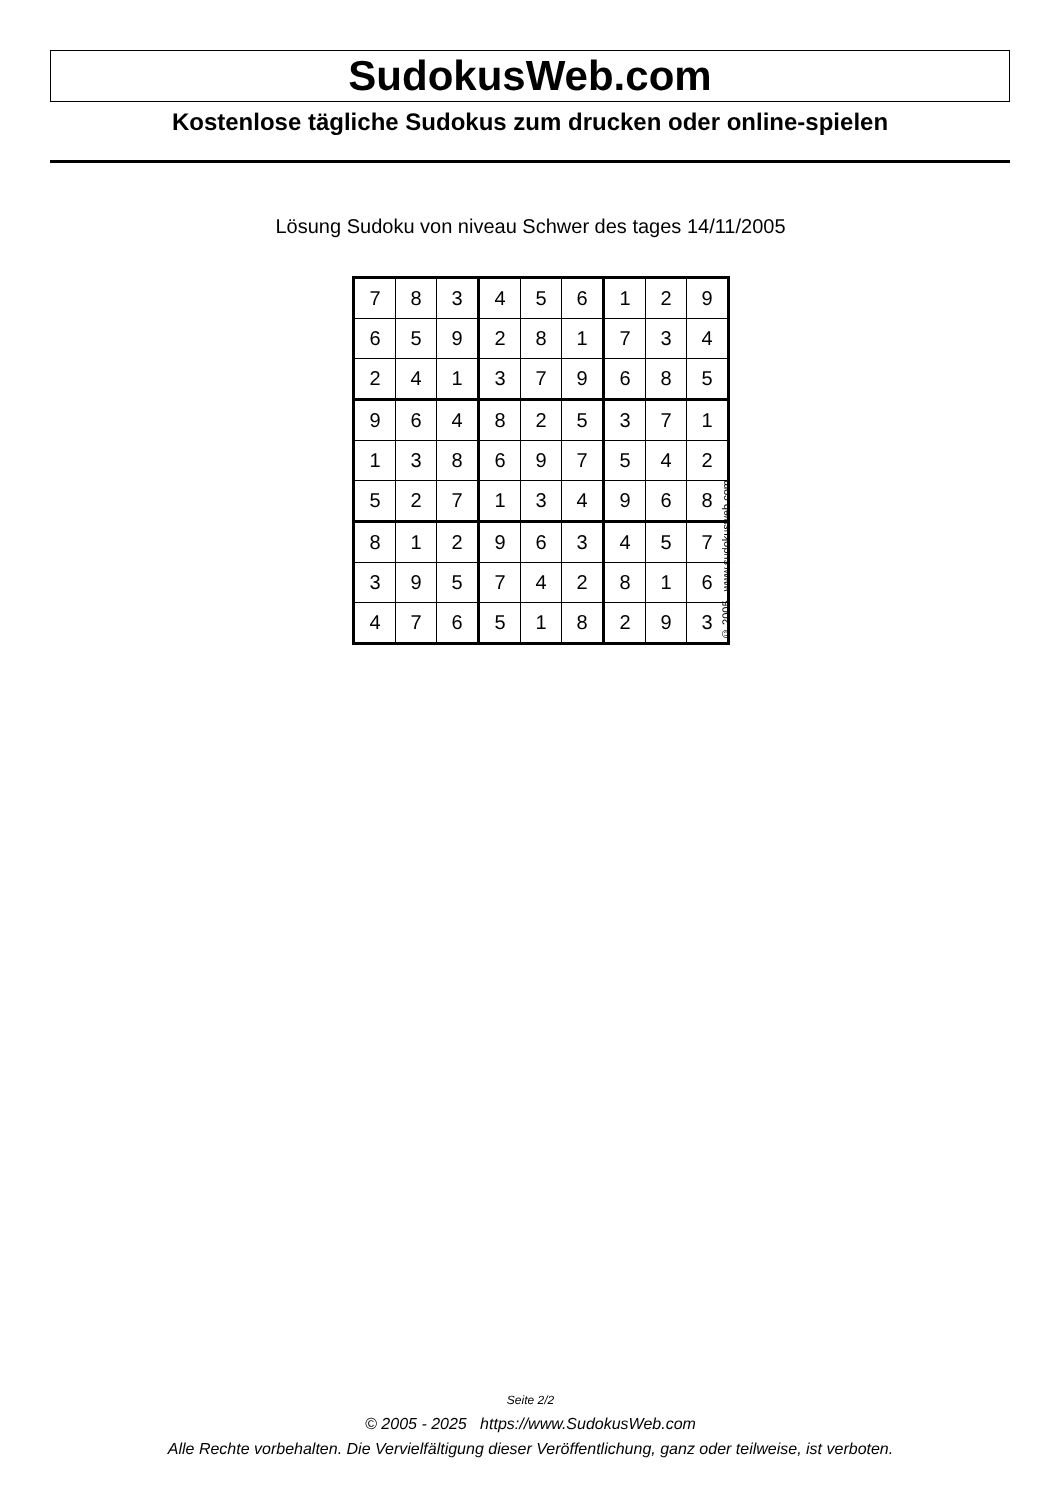SudokusWeb.com
Kostenlose tägliche Sudokus zum drucken oder online-spielen
Lösung Sudoku von niveau Schwer des tages 14/11/2005
| 7 | 8 | 3 | 4 | 5 | 6 | 1 | 2 | 9 |
| 6 | 5 | 9 | 2 | 8 | 1 | 7 | 3 | 4 |
| 2 | 4 | 1 | 3 | 7 | 9 | 6 | 8 | 5 |
| 9 | 6 | 4 | 8 | 2 | 5 | 3 | 7 | 1 |
| 1 | 3 | 8 | 6 | 9 | 7 | 5 | 4 | 2 |
| 5 | 2 | 7 | 1 | 3 | 4 | 9 | 6 | 8 |
| 8 | 1 | 2 | 9 | 6 | 3 | 4 | 5 | 7 |
| 3 | 9 | 5 | 7 | 4 | 2 | 8 | 1 | 6 |
| 4 | 7 | 6 | 5 | 1 | 8 | 2 | 9 | 3 |
© 2005 www.sudokusweb.com
Seite 2/2
© 2005 - 2025 https://www.SudokusWeb.com
Alle Rechte vorbehalten. Die Vervielfältigung dieser Veröffentlichung, ganz oder teilweise, ist verboten.